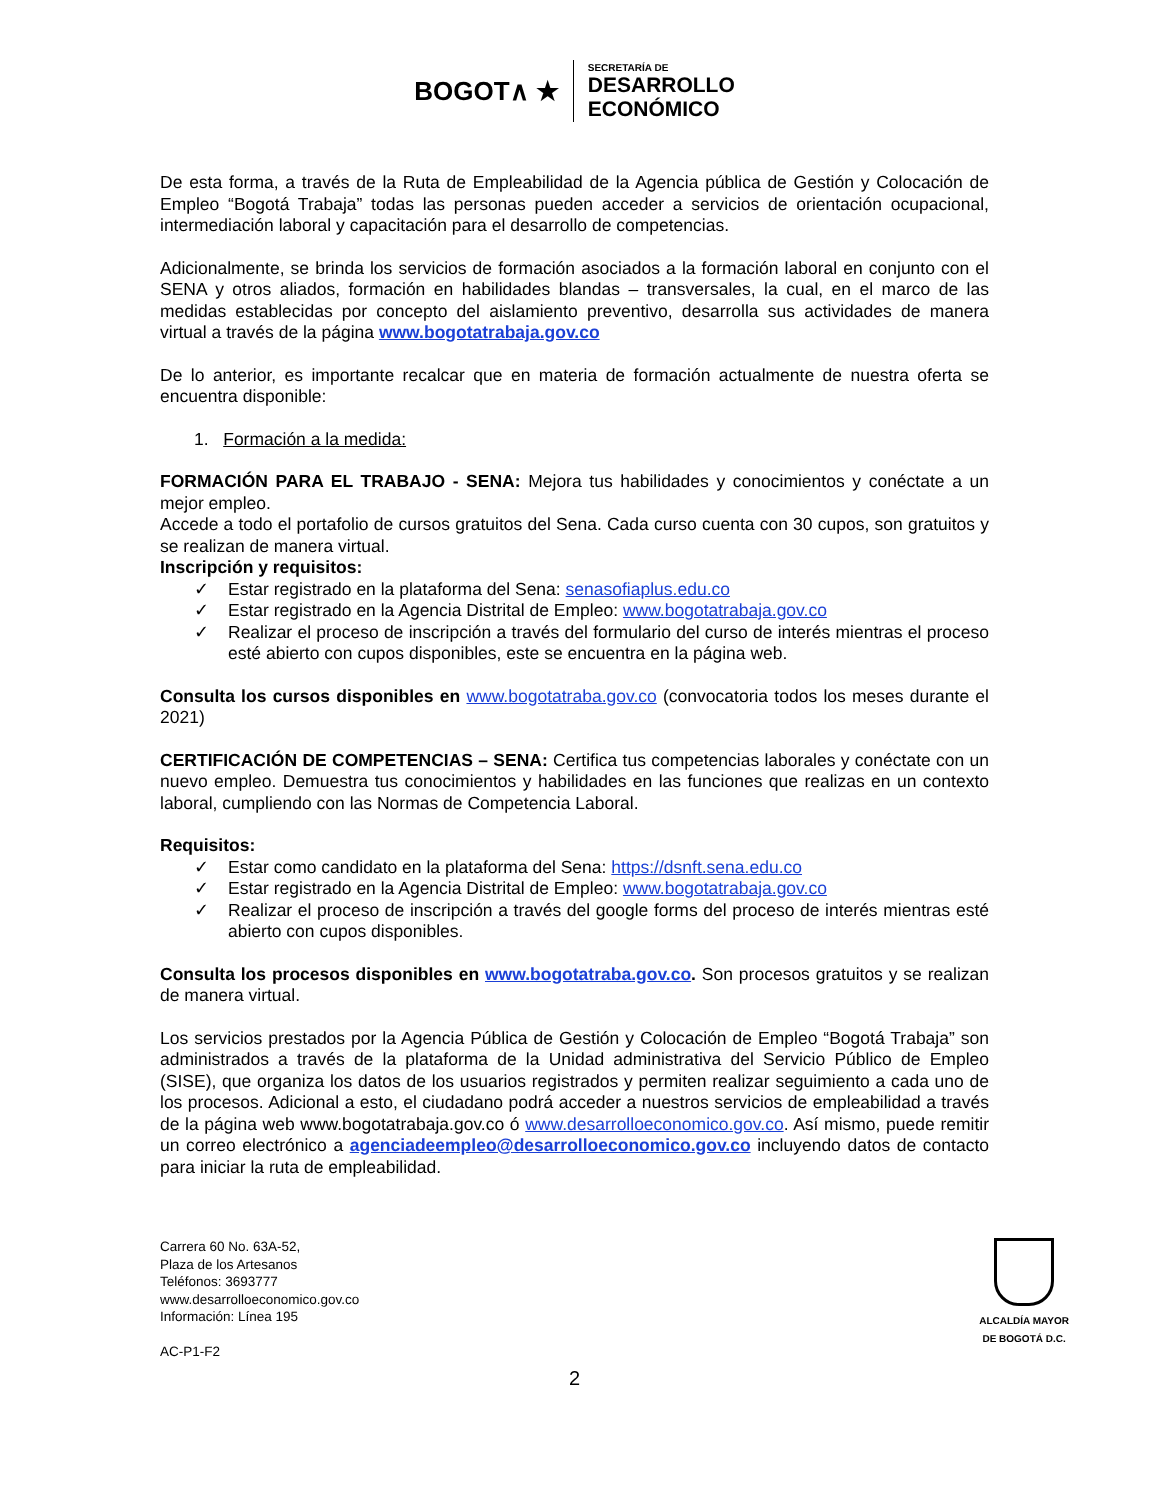BOGOT∧ ★
SECRETARÍA DE
DESARROLLO
ECONÓMICO
De esta forma, a través de la Ruta de Empleabilidad de la Agencia pública de Gestión y Colocación de Empleo “Bogotá Trabaja” todas las personas pueden acceder a servicios de orientación ocupacional, intermediación laboral y capacitación para el desarrollo de competencias.
Adicionalmente, se brinda los servicios de formación asociados a la formación laboral en conjunto con el SENA y otros aliados, formación en habilidades blandas – transversales, la cual, en el marco de las medidas establecidas por concepto del aislamiento preventivo, desarrolla sus actividades de manera virtual a través de la página www.bogotatrabaja.gov.co
De lo anterior, es importante recalcar que en materia de formación actualmente de nuestra oferta se encuentra disponible:
1. Formación a la medida:
FORMACIÓN PARA EL TRABAJO - SENA: Mejora tus habilidades y conocimientos y conéctate a un mejor empleo.
Accede a todo el portafolio de cursos gratuitos del Sena. Cada curso cuenta con 30 cupos, son gratuitos y se realizan de manera virtual.
Inscripción y requisitos:
✓ Estar registrado en la plataforma del Sena: senasofiaplus.edu.co
✓ Estar registrado en la Agencia Distrital de Empleo: www.bogotatrabaja.gov.co
✓ Realizar el proceso de inscripción a través del formulario del curso de interés mientras el proceso esté abierto con cupos disponibles, este se encuentra en la página web.
Consulta los cursos disponibles en www.bogotatraba.gov.co (convocatoria todos los meses durante el 2021)
CERTIFICACIÓN DE COMPETENCIAS – SENA: Certifica tus competencias laborales y conéctate con un nuevo empleo. Demuestra tus conocimientos y habilidades en las funciones que realizas en un contexto laboral, cumpliendo con las Normas de Competencia Laboral.
Requisitos:
✓ Estar como candidato en la plataforma del Sena: https://dsnft.sena.edu.co
✓ Estar registrado en la Agencia Distrital de Empleo: www.bogotatrabaja.gov.co
✓ Realizar el proceso de inscripción a través del google forms del proceso de interés mientras esté abierto con cupos disponibles.
Consulta los procesos disponibles en www.bogotatraba.gov.co. Son procesos gratuitos y se realizan de manera virtual.
Los servicios prestados por la Agencia Pública de Gestión y Colocación de Empleo “Bogotá Trabaja” son administrados a través de la plataforma de la Unidad administrativa del Servicio Público de Empleo (SISE), que organiza los datos de los usuarios registrados y permiten realizar seguimiento a cada uno de los procesos. Adicional a esto, el ciudadano podrá acceder a nuestros servicios de empleabilidad a través de la página web www.bogotatrabaja.gov.co ó www.desarrolloeconomico.gov.co. Así mismo, puede remitir un correo electrónico a agenciadeempleo@desarrolloeconomico.gov.co incluyendo datos de contacto para iniciar la ruta de empleabilidad.
Carrera 60 No. 63A-52,
Plaza de los Artesanos
Teléfonos: 3693777
www.desarrolloeconomico.gov.co
Información: Línea 195
AC-P1-F2
ALCALDÍA MAYOR
DE BOGOTÁ D.C.
2